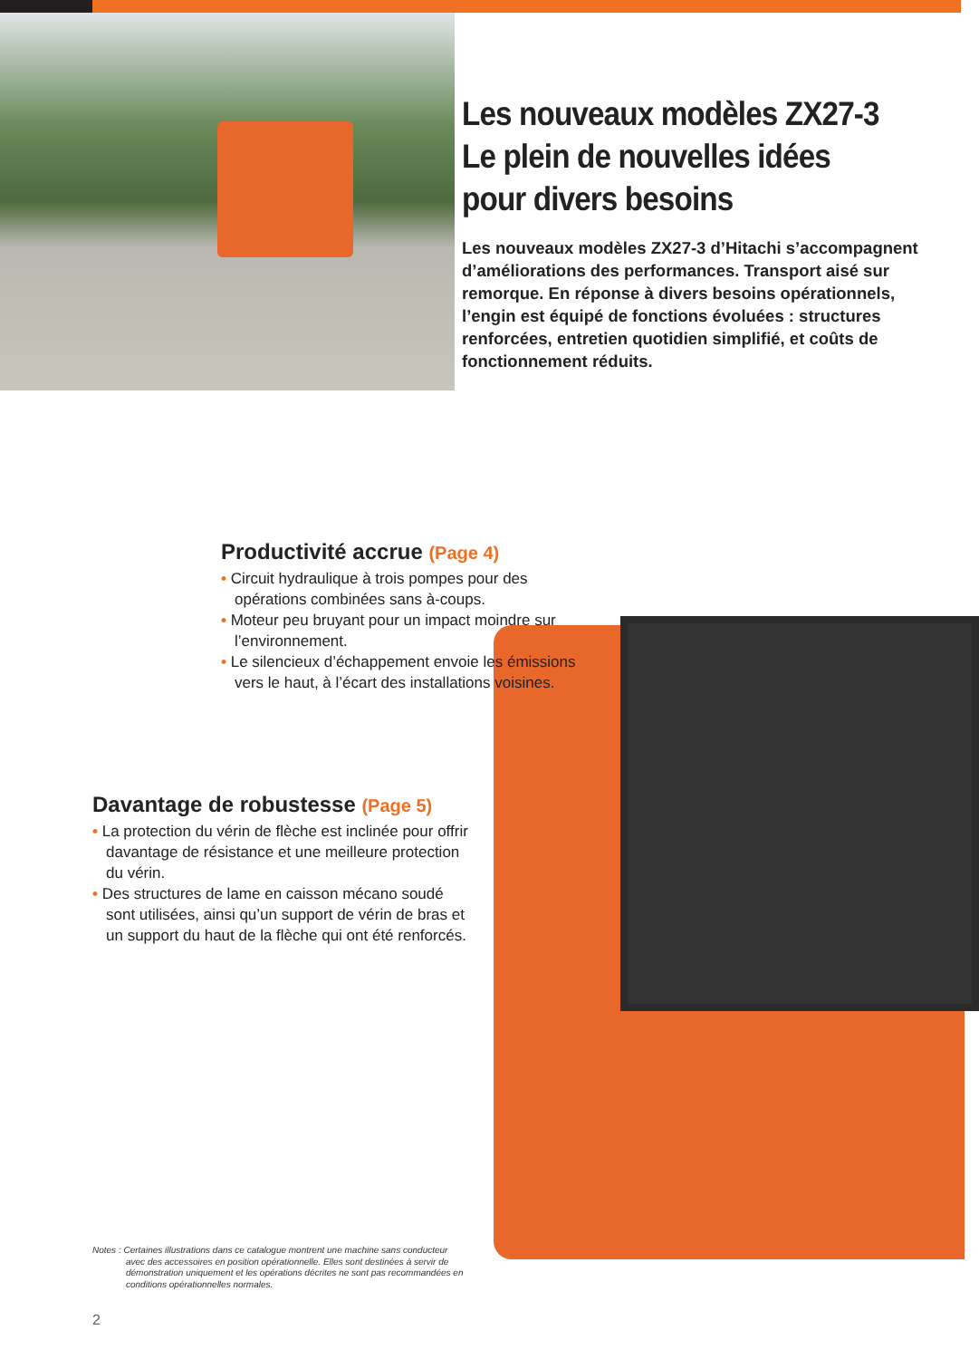Les nouveaux modèles ZX27-3 Le plein de nouvelles idées pour divers besoins
Les nouveaux modèles ZX27-3 d’Hitachi s’accompagnent d’améliorations des performances. Transport aisé sur remorque. En réponse à divers besoins opérationnels, l’engin est équipé de fonctions évoluées : structures renforcées, entretien quotidien simplifié, et coûts de fonctionnement réduits.
Productivité accrue (Page 4)
• Circuit hydraulique à trois pompes pour des opérations combinées sans à-coups.
• Moteur peu bruyant pour un impact moindre sur l’environnement.
• Le silencieux d’échappement envoie les émissions vers le haut, à l’écart des installations voisines.
Davantage de robustesse (Page 5)
• La protection du vérin de flèche est inclinée pour offrir davantage de résistance et une meilleure protection du vérin.
• Des structures de lame en caisson mécano soudé sont utilisées, ainsi qu’un support de vérin de bras et un support du haut de la flèche qui ont été renforcés.
Notes : Certaines illustrations dans ce catalogue montrent une machine sans conducteur
avec des accessoires en position opérationnelle. Elles sont destinées à servir de démonstration uniquement et les opérations décrites ne sont pas recommandées en conditions opérationnelles normales.
2